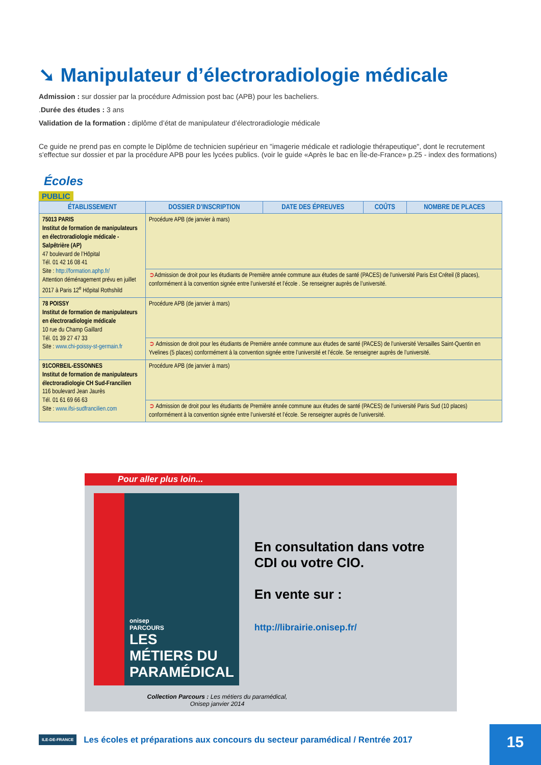➘ Manipulateur d’électroradiologie médicale
Admission : sur dossier par la procédure Admission post bac (APB) pour les bacheliers.
.Durée des études : 3 ans
Validation de la formation : diplôme d’état de manipulateur d’électroradiologie médicale
Ce guide ne prend pas en compte le Diplôme de technicien supérieur en "imagerie médicale et radiologie thérapeutique", dont le recrutement s'effectue sur dossier et par la procédure APB pour les lycées publics. (voir le guide «Après le bac en Île-de-France» p.25 - index des formations)
Écoles
PUBLIC
| ÉTABLISSEMENT | DOSSIER D’INSCRIPTION | DATE DES ÉPREUVES | COÛTS | NOMBRE DE PLACES |
| --- | --- | --- | --- | --- |
| 75013 PARIS Institut de formation de manipulateurs en électroradiologie médicale - Salpêtrière (AP) 47 boulevard de l’Hôpital Tél. 01 42 16 08 41 Site : http://formation.aphp.fr/ Attention déménagement prévu en juillet 2017 à Paris 12<sup>e</sup> Hôpital Rothshild | Procédure APB (de janvier à mars) | | | |
| | ➲ Admission de droit pour les étudiants de Première année commune aux études de santé (PACES) de l’université Paris Est Créteil (8 places), conformément à la convention signée entre l’université et l’école . Se renseigner auprès de l’université. | | | |
| 78 POISSY Institut de formation de manipulateurs en électroradiologie médicale 10 rue du Champ Gaillard Tél. 01 39 27 47 33 Site : www.chi-poissy-st-germain.fr | Procédure APB (de janvier à mars) | | | |
| | ➲ Admission de droit pour les étudiants de Première année commune aux études de santé (PACES) de l’université Versailles Saint-Quentin en Yvelines (5 places) conformément à la convention signée entre l’université et l’école. Se renseigner auprès de l’université. | | | |
| 91CORBEIL-ESSONNES Institut de formation de manipulateurs électroradiologie CH Sud-Francilien 116 boulevard Jean Jaurès Tél. 01 61 69 66 63 Site : www.ifsi-sudfrancilien.com | Procédure APB (de janvier à mars) | | | |
| | ➲ Admission de droit pour les étudiants de Première année commune aux études de santé (PACES) de l’université Paris Sud (10 places) conformément à la convention signée entre l’université et l’école. Se renseigner auprès de l’université. | | | |
Pour aller plus loin...
onisep
PARCOURS
LES
MÉTIERS DU
PARAMÉDICAL
En consultation dans votre CDI ou votre CIO.
En vente sur :
http://librairie.onisep.fr/
Collection Parcours : Les métiers du paramédical,
Onisep janvier 2014
ILE-DE-FRANCE Les écoles et préparations aux concours du secteur paramédical / Rentrée 2017
15